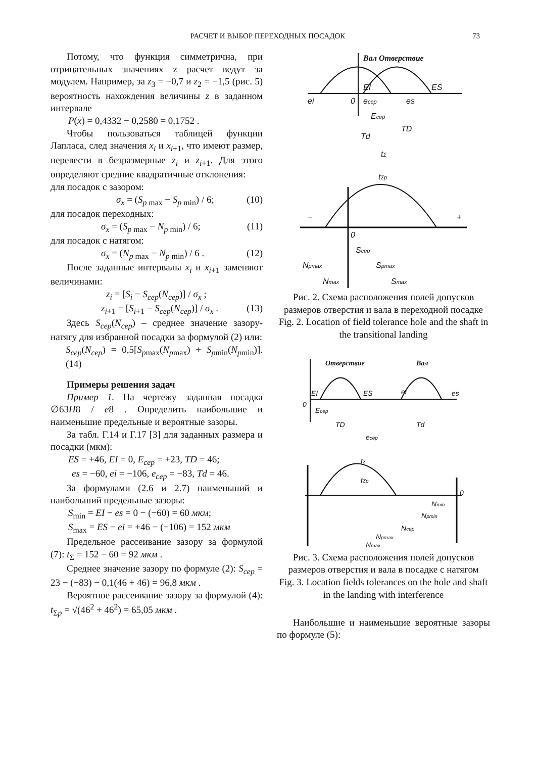РАСЧЕТ И ВЫБОР ПЕРЕХОДНЫХ ПОСАДОК 73
Потому, что функция симметрична, при отрицательных значениях z расчет ведут за модулем. Например, за z<sub>3</sub> = −0,7 и z<sub>2</sub> = −1,5 (рис. 5) вероятность нахождения величины z в заданном интервале
P(x) = 0,4332 − 0,2580 = 0,1752 .
Чтобы пользоваться таблицей функции Лапласа, след значения x<sub>i</sub> и x<sub>i+1</sub>, что имеют размер, перевести в безразмерные z<sub>i</sub> и z<sub>i+1</sub>. Для этого определяют средние квадратичные отклонения:
для посадок с зазором:
σ<sub>x</sub> = (S<sub>p max</sub> − S<sub>p min</sub>) / 6; (10)
для посадок переходных:
σ<sub>x</sub> = (S<sub>p max</sub> − N<sub>p min</sub>) / 6; (11)
для посадок с натягом:
σ<sub>x</sub> = (N<sub>p max</sub> − N<sub>p min</sub>) / 6 . (12)
После заданные интервалы x<sub>i</sub> и x<sub>i+1</sub> заменяют величинами:
z<sub>i</sub> = [S<sub>i</sub> − S<sub>cep</sub>(N<sub>cep</sub>)] / σ<sub>x</sub> ;
z<sub>i+1</sub> = [S<sub>i+1</sub> − S<sub>cep</sub>(N<sub>cep</sub>)] / σ<sub>x</sub> . (13)
Здесь S<sub>cep</sub>(N<sub>cep</sub>) – среднее значение зазору-натягу для избранной посадки за формулой (2) или:
S<sub>cep</sub>(N<sub>cep</sub>) = 0,5[S<sub>pmax</sub>(N<sub>pmax</sub>) + S<sub>pmin</sub>(N<sub>pmin</sub>)]. (14)
Примеры решения задач
Пример 1. На чертежу заданная посадка ∅63H8 / e8 . Определить наибольшие и наименьшие предельные и вероятные зазоры.
За табл. Г.14 и Г.17 [3] для заданных размера и посадки (мкм):
ES = +46, EI = 0, E<sub>cep</sub> = +23, TD = 46;
es = −60, ei = −106, e<sub>cep</sub> = −83, Td = 46.
За формулами (2.6 и 2.7) наименьший и наибольший предельные зазоры:
S<sub>min</sub> = EI − es = 0 − (−60) = 60 мкм;
S<sub>max</sub> = ES − ei = +46 − (−106) = 152 мкм
Предельное рассеивание зазору за формулой (7): t<sub>Σ</sub> = 152 − 60 = 92 мкм .
Среднее значение зазору по формуле (2): S<sub>cep</sub> = 23 − (−83) − 0,1(46 + 46) = 96,8 мкм .
Вероятное рассеивание зазору за формулой (4): t<sub>Σp</sub> = √(46<sup>2</sup> + 46<sup>2</sup>) = 65,05 мкм .
Вал Отверствие
EI
ES
ei
0
ecep
es
Ecep
TD
Td
tΣ
tΣp
−
+
0
Scep
Npmax
Spmax
Nmax
Smax
Рис. 2. Схема расположения полей допусков размеров отверстия и вала в переходной посадке
Fig. 2. Location of field tolerance hole and the shaft in the transitional landing
Отверствие
Вал
EI
ES
ei
es
0
Ecep
TD
Td
ecep
tΣ
tΣp
0
Nmin
Npmin
Ncep
Npmax
Nmax
Рис. 3. Схема расположения полей допусков размеров отверстия и вала в посадке с натягом
Fig. 3. Location fields tolerances on the hole and shaft in the landing with interference
Наибольшие и наименьшие вероятные зазоры по формуле (5):